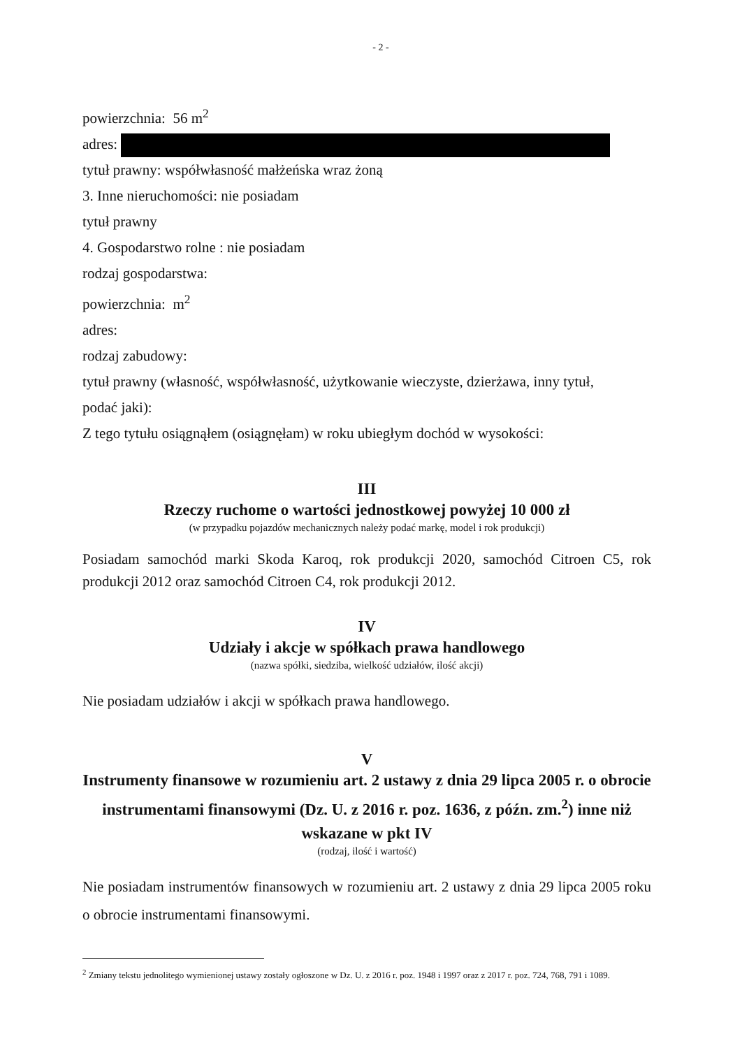- 2 -
powierzchnia: 56 m<sup>2</sup>
adres:
tytuł prawny: współwłasność małżeńska wraz żoną
3. Inne nieruchomości: nie posiadam
tytuł prawny
4. Gospodarstwo rolne : nie posiadam
rodzaj gospodarstwa:
powierzchnia: m<sup>2</sup>
adres:
rodzaj zabudowy:
tytuł prawny (własność, współwłasność, użytkowanie wieczyste, dzierżawa, inny tytuł,
podać jaki):
Z tego tytułu osiągnąłem (osiągnęłam) w roku ubiegłym dochód w wysokości:
III
Rzeczy ruchome o wartości jednostkowej powyżej 10 000 zł
(w przypadku pojazdów mechanicznych należy podać markę, model i rok produkcji)
Posiadam samochód marki Skoda Karoq, rok produkcji 2020, samochód Citroen C5, rok produkcji 2012 oraz samochód Citroen C4, rok produkcji 2012.
IV
Udziały i akcje w spółkach prawa handlowego
(nazwa spółki, siedziba, wielkość udziałów, ilość akcji)
Nie posiadam udziałów i akcji w spółkach prawa handlowego.
V
Instrumenty finansowe w rozumieniu art. 2 ustawy z dnia 29 lipca 2005 r. o obrocie instrumentami finansowymi (Dz. U. z 2016 r. poz. 1636, z późn. zm.<sup>2</sup>) inne niż wskazane w pkt IV
(rodzaj, ilość i wartość)
Nie posiadam instrumentów finansowych w rozumieniu art. 2 ustawy z dnia 29 lipca 2005 roku o obrocie instrumentami finansowymi.
<sup>2</sup> Zmiany tekstu jednolitego wymienionej ustawy zostały ogłoszone w Dz. U. z 2016 r. poz. 1948 i 1997 oraz z 2017 r. poz. 724, 768, 791 i 1089.